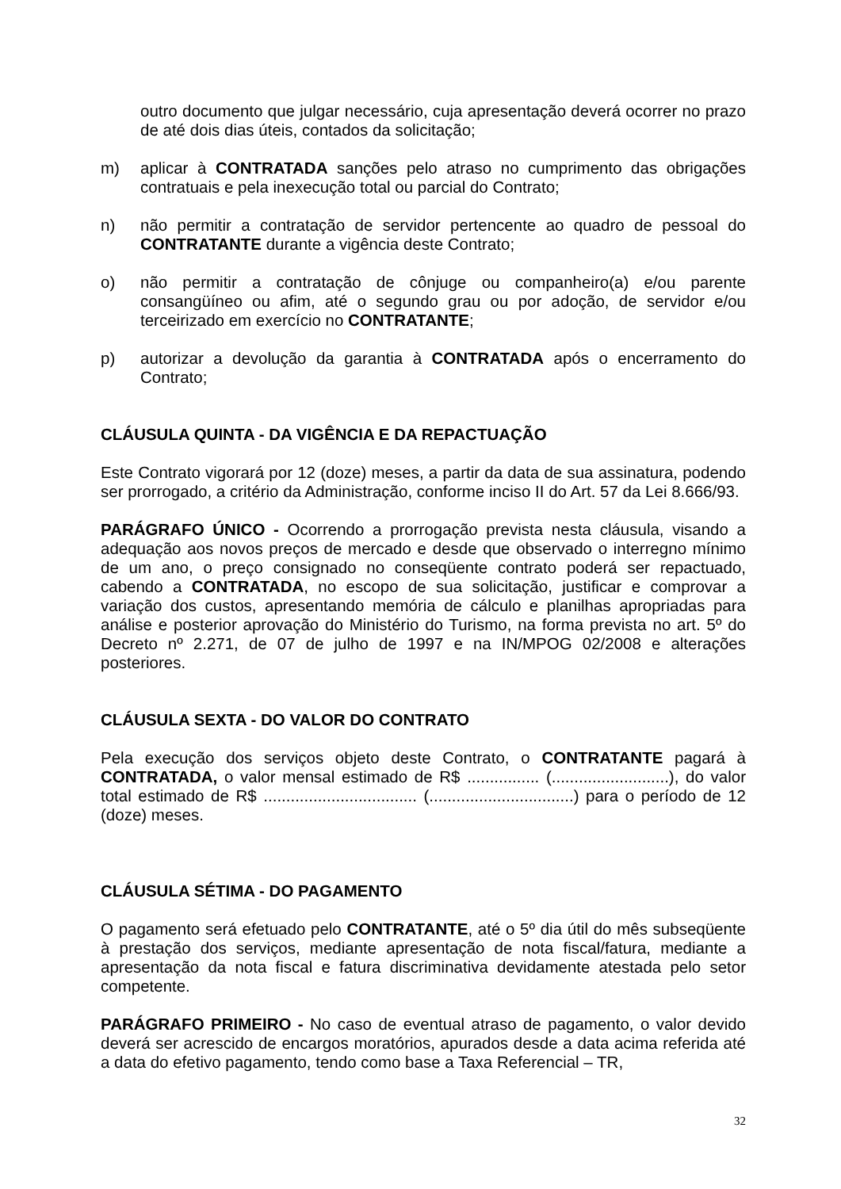outro documento que julgar necessário, cuja apresentação deverá ocorrer no prazo de até dois dias úteis, contados da solicitação;
m) aplicar à CONTRATADA sanções pelo atraso no cumprimento das obrigações contratuais e pela inexecução total ou parcial do Contrato;
n) não permitir a contratação de servidor pertencente ao quadro de pessoal do CONTRATANTE durante a vigência deste Contrato;
o) não permitir a contratação de cônjuge ou companheiro(a) e/ou parente consangüíneo ou afim, até o segundo grau ou por adoção, de servidor e/ou terceirizado em exercício no CONTRATANTE;
p) autorizar a devolução da garantia à CONTRATADA após o encerramento do Contrato;
CLÁUSULA QUINTA - DA VIGÊNCIA E DA REPACTUAÇÃO
Este Contrato vigorará por 12 (doze) meses, a partir da data de sua assinatura, podendo ser prorrogado, a critério da Administração, conforme inciso II do Art. 57 da Lei 8.666/93.
PARÁGRAFO ÚNICO - Ocorrendo a prorrogação prevista nesta cláusula, visando a adequação aos novos preços de mercado e desde que observado o interregno mínimo de um ano, o preço consignado no conseqüente contrato poderá ser repactuado, cabendo a CONTRATADA, no escopo de sua solicitação, justificar e comprovar a variação dos custos, apresentando memória de cálculo e planilhas apropriadas para análise e posterior aprovação do Ministério do Turismo, na forma prevista no art. 5º do Decreto nº 2.271, de 07 de julho de 1997 e na IN/MPOG 02/2008 e alterações posteriores.
CLÁUSULA SEXTA - DO VALOR DO CONTRATO
Pela execução dos serviços objeto deste Contrato, o CONTRATANTE pagará à CONTRATADA, o valor mensal estimado de R$ ................ (..........................), do valor total estimado de R$ .................................. (................................) para o período de 12 (doze) meses.
CLÁUSULA SÉTIMA - DO PAGAMENTO
O pagamento será efetuado pelo CONTRATANTE, até o 5º dia útil do mês subseqüente à prestação dos serviços, mediante apresentação de nota fiscal/fatura, mediante a apresentação da nota fiscal e fatura discriminativa devidamente atestada pelo setor competente.
PARÁGRAFO PRIMEIRO - No caso de eventual atraso de pagamento, o valor devido deverá ser acrescido de encargos moratórios, apurados desde a data acima referida até a data do efetivo pagamento, tendo como base a Taxa Referencial – TR,
32